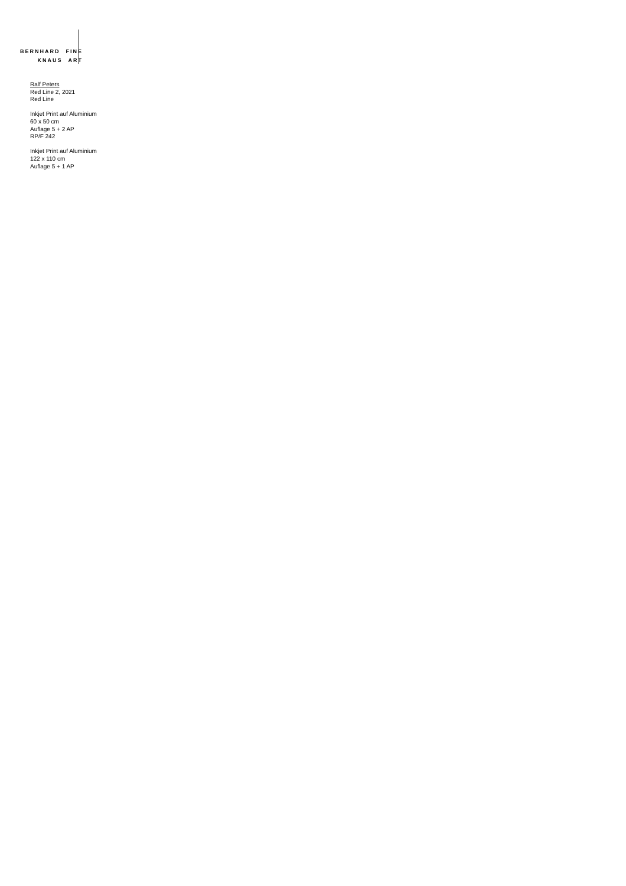BERNHARD FINE
KNAUS ART
Ralf Peters
Red Line 2, 2021
Red Line
Inkjet Print auf Aluminium
60 x 50 cm
Auflage 5 + 2 AP
RP/F 242
Inkjet Print auf Aluminium
122 x 110 cm
Auflage 5 + 1 AP